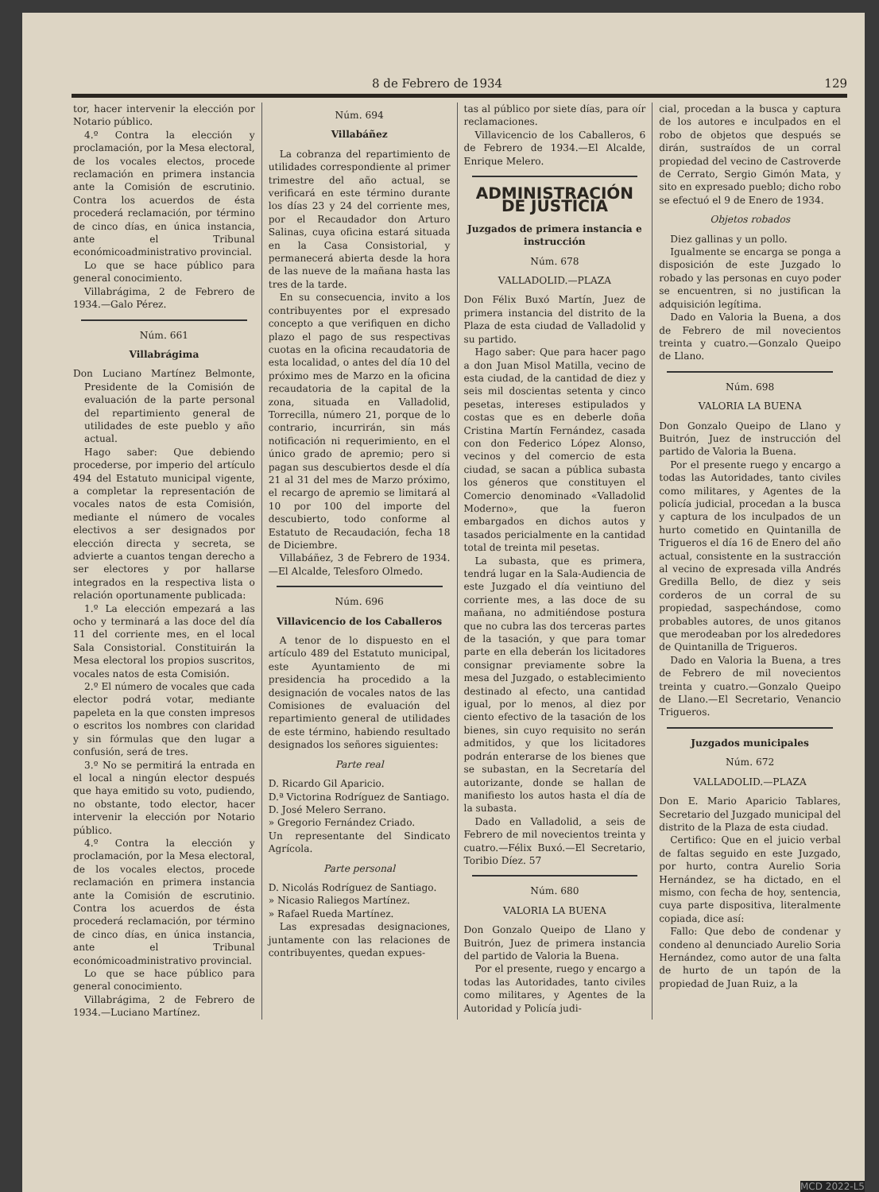8 de Febrero de 1934 129
tor, hacer intervenir la elección por Notario público.
4.º Contra la elección y proclamación, por la Mesa electoral, de los vocales electos, procede reclamación en primera instancia ante la Comisión de escrutinio. Contra los acuerdos de ésta procederá reclamación, por término de cinco días, en única instancia, ante el Tribunal económicoadministrativo provincial.
Lo que se hace público para general conocimiento.
Villabrágima, 2 de Febrero de 1934.—Galo Pérez.
Núm. 661
Villabrágima
Don Luciano Martínez Belmonte, Presidente de la Comisión de evaluación de la parte personal del repartimiento general de utilidades de este pueblo y año actual.
Hago saber: Que debiendo procederse, por imperio del artículo 494 del Estatuto municipal vigente, a completar la representación de vocales natos de esta Comisión, mediante el número de vocales electivos a ser designados por elección directa y secreta, se advierte a cuantos tengan derecho a ser electores y por hallarse integrados en la respectiva lista o relación oportunamente publicada:
1.º La elección empezará a las ocho y terminará a las doce del día 11 del corriente mes, en el local Sala Consistorial. Constituirán la Mesa electoral los propios suscritos, vocales natos de esta Comisión.
2.º El número de vocales que cada elector podrá votar, mediante papeleta en la que consten impresos o escritos los nombres con claridad y sin fórmulas que den lugar a confusión, será de tres.
3.º No se permitirá la entrada en el local a ningún elector después que haya emitido su voto, pudiendo, no obstante, todo elector, hacer intervenir la elección por Notario público.
4.º Contra la elección y proclamación, por la Mesa electoral, de los vocales electos, procede reclamación en primera instancia ante la Comisión de escrutinio. Contra los acuerdos de ésta procederá reclamación, por término de cinco días, en única instancia, ante el Tribunal económicoadministrativo provincial.
Lo que se hace público para general conocimiento.
Villabrágima, 2 de Febrero de 1934.—Luciano Martínez.
Núm. 694
Villabáñez
La cobranza del repartimiento de utilidades correspondiente al primer trimestre del año actual, se verificará en este término durante los días 23 y 24 del corriente mes, por el Recaudador don Arturo Salinas, cuya oficina estará situada en la Casa Consistorial, y permanecerá abierta desde la hora de las nueve de la mañana hasta las tres de la tarde.
En su consecuencia, invito a los contribuyentes por el expresado concepto a que verifiquen en dicho plazo el pago de sus respectivas cuotas en la oficina recaudatoria de esta localidad, o antes del día 10 del próximo mes de Marzo en la oficina recaudatoria de la capital de la zona, situada en Valladolid, Torrecilla, número 21, porque de lo contrario, incurrirán, sin más notificación ni requerimiento, en el único grado de apremio; pero si pagan sus descubiertos desde el día 21 al 31 del mes de Marzo próximo, el recargo de apremio se limitará al 10 por 100 del importe del descubierto, todo conforme al Estatuto de Recaudación, fecha 18 de Diciembre.
Villabáñez, 3 de Febrero de 1934.—El Alcalde, Telesforo Olmedo.
Núm. 696
Villavicencio de los Caballeros
A tenor de lo dispuesto en el artículo 489 del Estatuto municipal, este Ayuntamiento de mi presidencia ha procedido a la designación de vocales natos de las Comisiones de evaluación del repartimiento general de utilidades de este término, habiendo resultado designados los señores siguientes:
Parte real
D. Ricardo Gil Aparicio.
D.ª Victorina Rodríguez de Santiago.
D. José Melero Serrano.
» Gregorio Fernández Criado.
Un representante del Sindicato Agrícola.
Parte personal
D. Nicolás Rodríguez de Santiago.
» Nicasio Raliegos Martínez.
» Rafael Rueda Martínez.
Las expresadas designaciones, juntamente con las relaciones de contribuyentes, quedan expues-
tas al público por siete días, para oír reclamaciones.
Villavicencio de los Caballeros, 6 de Febrero de 1934.—El Alcalde, Enrique Melero.
ADMINISTRACIÓN DE JUSTICIA
Juzgados de primera instancia e instrucción
Núm. 678
VALLADOLID.—PLAZA
Don Félix Buxó Martín, Juez de primera instancia del distrito de la Plaza de esta ciudad de Valladolid y su partido.
Hago saber: Que para hacer pago a don Juan Misol Matilla, vecino de esta ciudad, de la cantidad de diez y seis mil doscientas setenta y cinco pesetas, intereses estipulados y costas que es en deberle doña Cristina Martín Fernández, casada con don Federico López Alonso, vecinos y del comercio de esta ciudad, se sacan a pública subasta los géneros que constituyen el Comercio denominado «Valladolid Moderno», que la fueron embargados en dichos autos y tasados pericialmente en la cantidad total de treinta mil pesetas.
La subasta, que es primera, tendrá lugar en la Sala-Audiencia de este Juzgado el día veintiuno del corriente mes, a las doce de su mañana, no admitiéndose postura que no cubra las dos terceras partes de la tasación, y que para tomar parte en ella deberán los licitadores consignar previamente sobre la mesa del Juzgado, o establecimiento destinado al efecto, una cantidad igual, por lo menos, al diez por ciento efectivo de la tasación de los bienes, sin cuyo requisito no serán admitidos, y que los licitadores podrán enterarse de los bienes que se subastan, en la Secretaría del autorizante, donde se hallan de manifiesto los autos hasta el día de la subasta.
Dado en Valladolid, a seis de Febrero de mil novecientos treinta y cuatro.—Félix Buxó.—El Secretario, Toribio Díez. 57
Núm. 680
VALORIA LA BUENA
Don Gonzalo Queipo de Llano y Buitrón, Juez de primera instancia del partido de Valoria la Buena.
Por el presente, ruego y encargo a todas las Autoridades, tanto civiles como militares, y Agentes de la Autoridad y Policía judi-
cial, procedan a la busca y captura de los autores e inculpados en el robo de objetos que después se dirán, sustraídos de un corral propiedad del vecino de Castroverde de Cerrato, Sergio Gimón Mata, y sito en expresado pueblo; dicho robo se efectuó el 9 de Enero de 1934.
Objetos robados
Diez gallinas y un pollo.
Igualmente se encarga se ponga a disposición de este Juzgado lo robado y las personas en cuyo poder se encuentren, si no justifican la adquisición legítima.
Dado en Valoria la Buena, a dos de Febrero de mil novecientos treinta y cuatro.—Gonzalo Queipo de Llano.
Núm. 698
VALORIA LA BUENA
Don Gonzalo Queipo de Llano y Buitrón, Juez de instrucción del partido de Valoria la Buena.
Por el presente ruego y encargo a todas las Autoridades, tanto civiles como militares, y Agentes de la policía judicial, procedan a la busca y captura de los inculpados de un hurto cometido en Quintanilla de Trigueros el día 16 de Enero del año actual, consistente en la sustracción al vecino de expresada villa Andrés Gredilla Bello, de diez y seis corderos de un corral de su propiedad, saspechándose, como probables autores, de unos gitanos que merodeaban por los alrededores de Quintanilla de Trigueros.
Dado en Valoria la Buena, a tres de Febrero de mil novecientos treinta y cuatro.—Gonzalo Queipo de Llano.—El Secretario, Venancio Trigueros.
Juzgados municipales
Núm. 672
VALLADOLID.—PLAZA
Don E. Mario Aparicio Tablares, Secretario del Juzgado municipal del distrito de la Plaza de esta ciudad.
Certifico: Que en el juicio verbal de faltas seguido en este Juzgado, por hurto, contra Aurelio Soria Hernández, se ha dictado, en el mismo, con fecha de hoy, sentencia, cuya parte dispositiva, literalmente copiada, dice así:
Fallo: Que debo de condenar y condeno al denunciado Aurelio Soria Hernández, como autor de una falta de hurto de un tapón de la propiedad de Juan Ruiz, a la
MCD 2022-L5